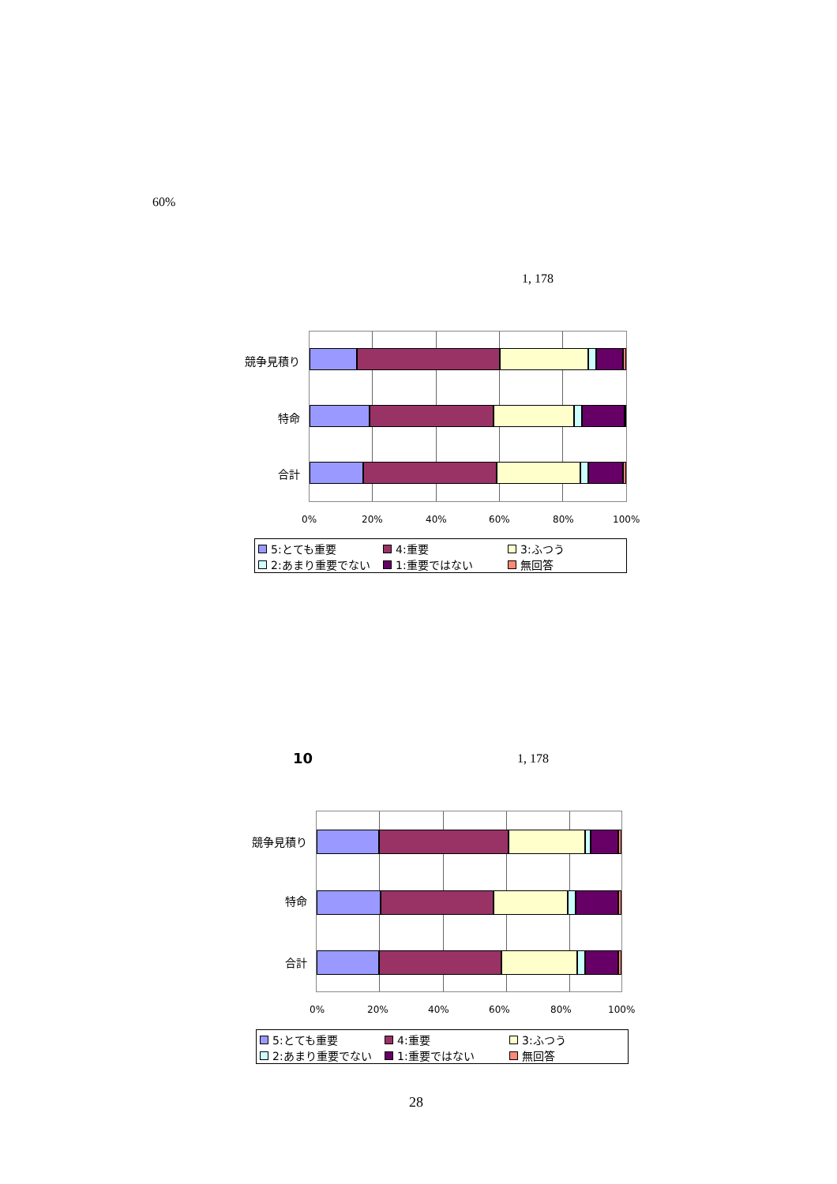60%
1, 178
競争見積り
特命
合計
0% 20% 40% 60% 80% 100%
5:とても重要 4:重要 3:ふつう 2:あまり重要でない 1:重要ではない 無回答
10 1, 178
競争見積り
特命
合計
0% 20% 40% 60% 80% 100%
5:とても重要 4:重要 3:ふつう 2:あまり重要でない 1:重要ではない 無回答
28